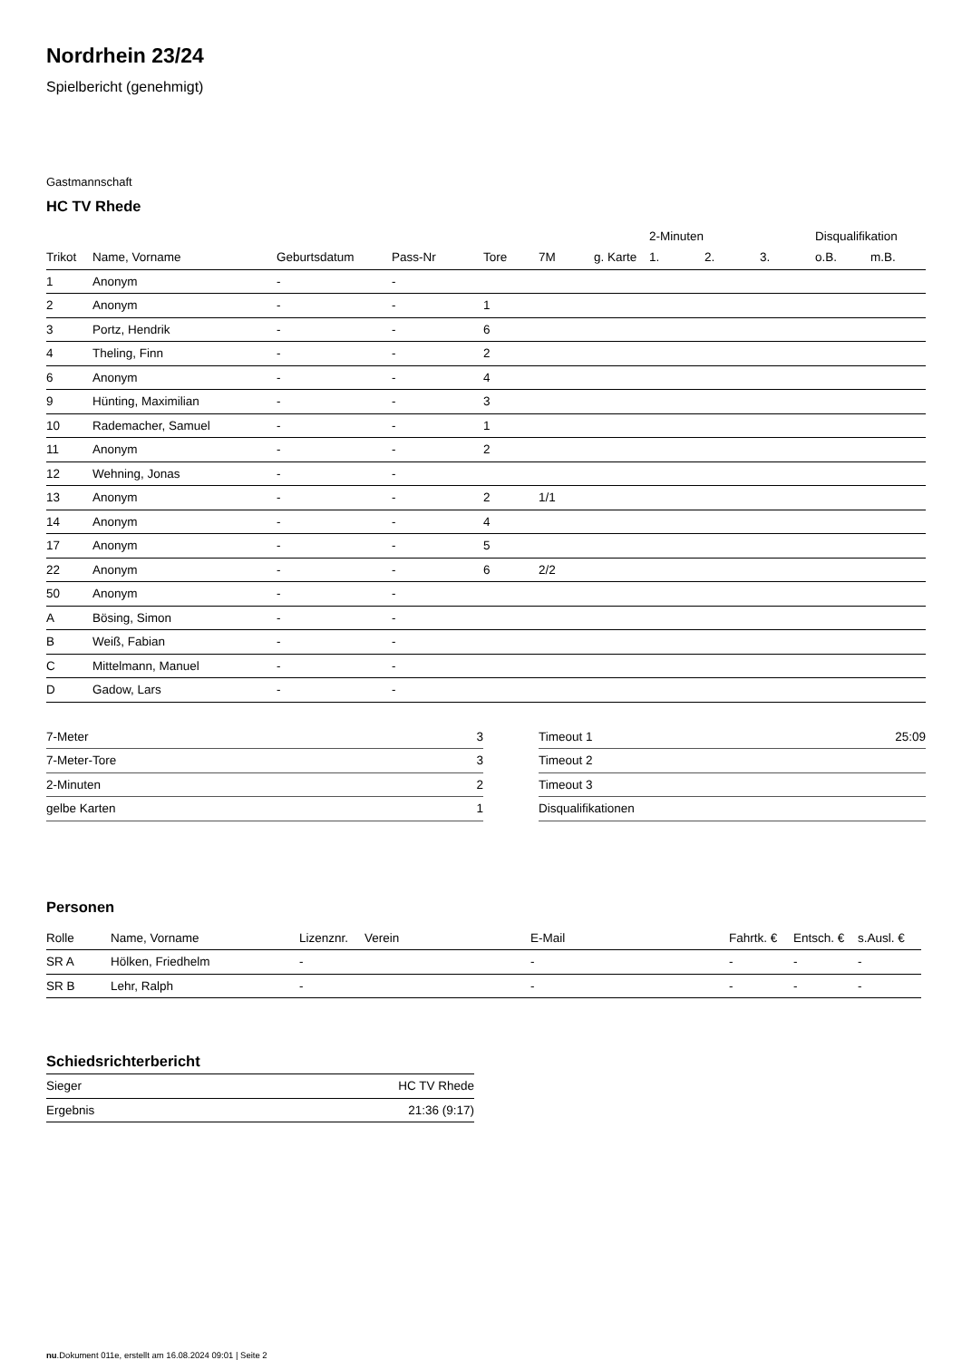Nordrhein 23/24
Spielbericht (genehmigt)
Gastmannschaft
HC TV Rhede
| | | | | | | | 2-Minuten | | | Disqualifikation | |
| --- | --- | --- | --- | --- | --- | --- | --- | --- | --- | --- | --- |
| Trikot | Name, Vorname | Geburtsdatum | Pass-Nr | Tore | 7M | g. Karte | 1. | 2. | 3. | o.B. | m.B. |
| 1 | Anonym | - | - | | | | | | | | |
| 2 | Anonym | - | - | 1 | | | | | | | |
| 3 | Portz, Hendrik | - | - | 6 | | | | | | | |
| 4 | Theling, Finn | - | - | 2 | | | | | | | |
| 6 | Anonym | - | - | 4 | | | | | | | |
| 9 | Hünting, Maximilian | - | - | 3 | | | | | | | |
| 10 | Rademacher, Samuel | - | - | 1 | | | | | | | |
| 11 | Anonym | - | - | 2 | | | | | | | |
| 12 | Wehning, Jonas | - | - | | | | | | | | |
| 13 | Anonym | - | - | 2 | 1/1 | | | | | | |
| 14 | Anonym | - | - | 4 | | | | | | | |
| 17 | Anonym | - | - | 5 | | | | | | | |
| 22 | Anonym | - | - | 6 | 2/2 | | | | | | |
| 50 | Anonym | - | - | | | | | | | | |
| A | Bösing, Simon | - | - | | | | | | | | |
| B | Weiß, Fabian | - | - | | | | | | | | |
| C | Mittelmann, Manuel | - | - | | | | | | | | |
| D | Gadow, Lars | - | - | | | | | | | | |
| 7-Meter | 3 |
| 7-Meter-Tore | 3 |
| 2-Minuten | 2 |
| gelbe Karten | 1 |
| Timeout 1 | 25:09 |
| Timeout 2 | |
| Timeout 3 | |
| Disqualifikationen | |
Personen
| Rolle | Name, Vorname | Lizenznr. | Verein | E-Mail | Fahrtk. € | Entsch. € | s.Ausl. € |
| --- | --- | --- | --- | --- | --- | --- | --- |
| SR A | Hölken, Friedhelm | - | | - | - | - | - |
| SR B | Lehr, Ralph | - | | - | - | - | - |
Schiedsrichterbericht
| Sieger | HC TV Rhede |
| Ergebnis | 21:36 (9:17) |
nu.Dokument 011e, erstellt am 16.08.2024 09:01 | Seite 2